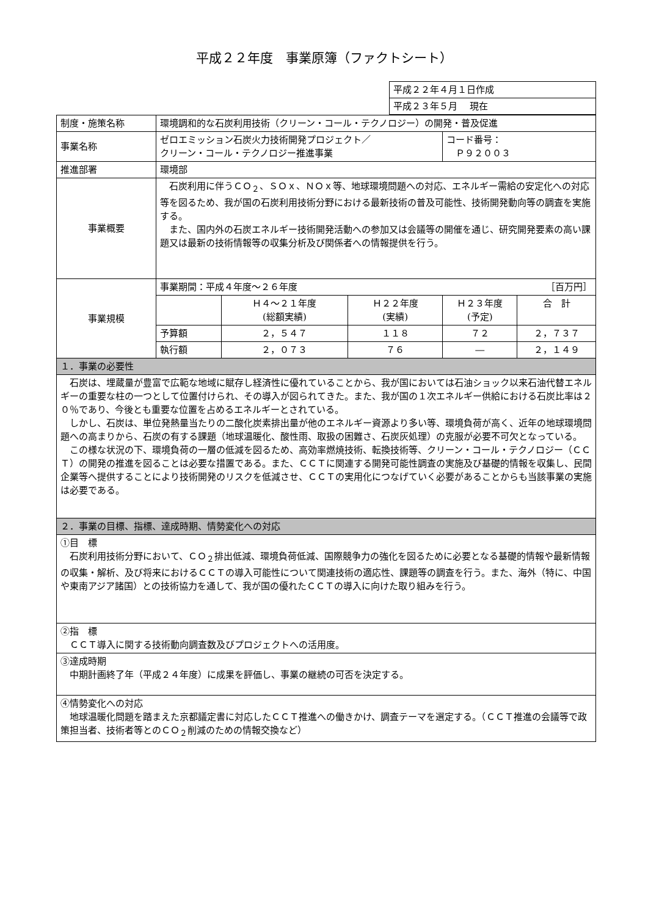平成２２年度　事業原簿（ファクトシート）
| 平成２２年４月１日作成 |
| 平成２３年５月 現在 |
| 制度・施策名称 | 環境調和的な石炭利用技術（クリーン・コール・テクノロジー）の開発・普及促進 | | | | |
| 事業名称 | ゼロエミッション石炭火力技術開発プロジェクト／ クリーン・コール・テクノロジー推進事業 | | | コード番号： Ｐ９２００３ | |
| 推進部署 | 環境部 | | | | |
| 事業概要 | 石炭利用に伴うＣＯ<sub>２</sub>、ＳＯｘ、ＮＯｘ等、地球環境問題への対応、エネルギー需給の安定化への対応等を図るため、我が国の石炭利用技術分野における最新技術の普及可能性、技術開発動向等の調査を実施する。 また、国内外の石炭エネルギー技術開発活動への参加又は会議等の開催を通じ、研究開発要素の高い課題又は最新の技術情報等の収集分析及び関係者への情報提供を行う。 | | | | |
| 事業規模 | 事業期間：平成４年度～２６年度 ［百万円］ | | | | |
| | | Ｈ４～２１年度 (総額実績) | Ｈ２２年度 (実績) | Ｈ２３年度 (予定) | 合 計 |
| | 予算額 | ２，５４７ | １１８ | ７２ | ２，７３７ |
| | 執行額 | ２，０７３ | ７６ | ― | ２，１４９ |
| １．事業の必要性 | | | | | |
| 石炭は、埋蔵量が豊富で広範な地域に賦存し経済性に優れていることから、我が国においては石油ショック以来石油代替エネルギーの重要な柱の一つとして位置付けられ、その導入が図られてきた。また、我が国の１次エネルギー供給における石炭比率は２０％であり、今後とも重要な位置を占めるエネルギーとされている。 しかし、石炭は、単位発熱量当たりの二酸化炭素排出量が他のエネルギー資源より多い等、環境負荷が高く、近年の地球環境問題への高まりから、石炭の有する課題（地球温暖化、酸性雨、取扱の困難さ、石炭灰処理）の克服が必要不可欠となっている。 この様な状況の下、環境負荷の一層の低減を図るため、高効率燃焼技術、転換技術等、クリーン・コール・テクノロジー（ＣＣＴ）の開発の推進を図ることは必要な措置である。また、ＣＣＴに関連する開発可能性調査の実施及び基礎的情報を収集し、民間企業等へ提供することにより技術開発のリスクを低減させ、ＣＣＴの実用化につなげていく必要があることからも当該事業の実施は必要である。 | | | | | |
| ２．事業の目標、指標、達成時期、情勢変化への対応 | | | | | |
| ①目 標 石炭利用技術分野において、ＣＯ<sub>２</sub>排出低減、環境負荷低減、国際競争力の強化を図るために必要となる基礎的情報や最新情報の収集・解析、及び将来におけるＣＣＴの導入可能性について関連技術の適応性、課題等の調査を行う。また、海外（特に、中国や東南アジア諸国）との技術協力を通して、我が国の優れたＣＣＴの導入に向けた取り組みを行う。 | | | | | |
| ②指 標 ＣＣＴ導入に関する技術動向調査数及びプロジェクトへの活用度。 | | | | | |
| ③達成時期 中期計画終了年（平成２４年度）に成果を評価し、事業の継続の可否を決定する。 | | | | | |
| ④情勢変化への対応 地球温暖化問題を踏まえた京都議定書に対応したＣＣＴ推進への働きかけ、調査テーマを選定する。（ＣＣＴ推進の会議等で政策担当者、技術者等とのＣＯ<sub>２</sub>削減のための情報交換など） | | | | | |